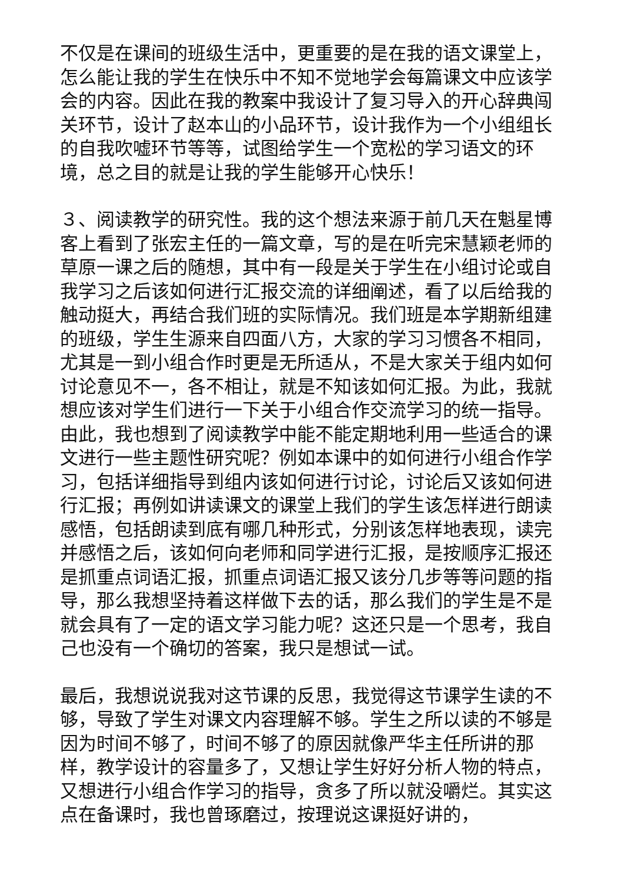不仅是在课间的班级生活中，更重要的是在我的语文课堂上，怎么能让我的学生在快乐中不知不觉地学会每篇课文中应该学会的内容。因此在我的教案中我设计了复习导入的开心辞典闯关环节，设计了赵本山的小品环节，设计我作为一个小组组长的自我吹嘘环节等等，试图给学生一个宽松的学习语文的环境，总之目的就是让我的学生能够开心快乐！
３、阅读教学的研究性。我的这个想法来源于前几天在魁星博客上看到了张宏主任的一篇文章，写的是在听完宋慧颖老师的草原一课之后的随想，其中有一段是关于学生在小组讨论或自我学习之后该如何进行汇报交流的详细阐述，看了以后给我的触动挺大，再结合我们班的实际情况。我们班是本学期新组建的班级，学生生源来自四面八方，大家的学习习惯各不相同，尤其是一到小组合作时更是无所适从，不是大家关于组内如何讨论意见不一，各不相让，就是不知该如何汇报。为此，我就想应该对学生们进行一下关于小组合作交流学习的统一指导。由此，我也想到了阅读教学中能不能定期地利用一些适合的课文进行一些主题性研究呢？例如本课中的如何进行小组合作学习，包括详细指导到组内该如何进行讨论，讨论后又该如何进行汇报；再例如讲读课文的课堂上我们的学生该怎样进行朗读感悟，包括朗读到底有哪几种形式，分别该怎样地表现，读完并感悟之后，该如何向老师和同学进行汇报，是按顺序汇报还是抓重点词语汇报，抓重点词语汇报又该分几步等等问题的指导，那么我想坚持着这样做下去的话，那么我们的学生是不是就会具有了一定的语文学习能力呢？这还只是一个思考，我自己也没有一个确切的答案，我只是想试一试。
最后，我想说说我对这节课的反思，我觉得这节课学生读的不够，导致了学生对课文内容理解不够。学生之所以读的不够是因为时间不够了，时间不够了的原因就像严华主任所讲的那样，教学设计的容量多了，又想让学生好好分析人物的特点，又想进行小组合作学习的指导，贪多了所以就没嚼烂。其实这点在备课时，我也曾琢磨过，按理说这课挺好讲的，